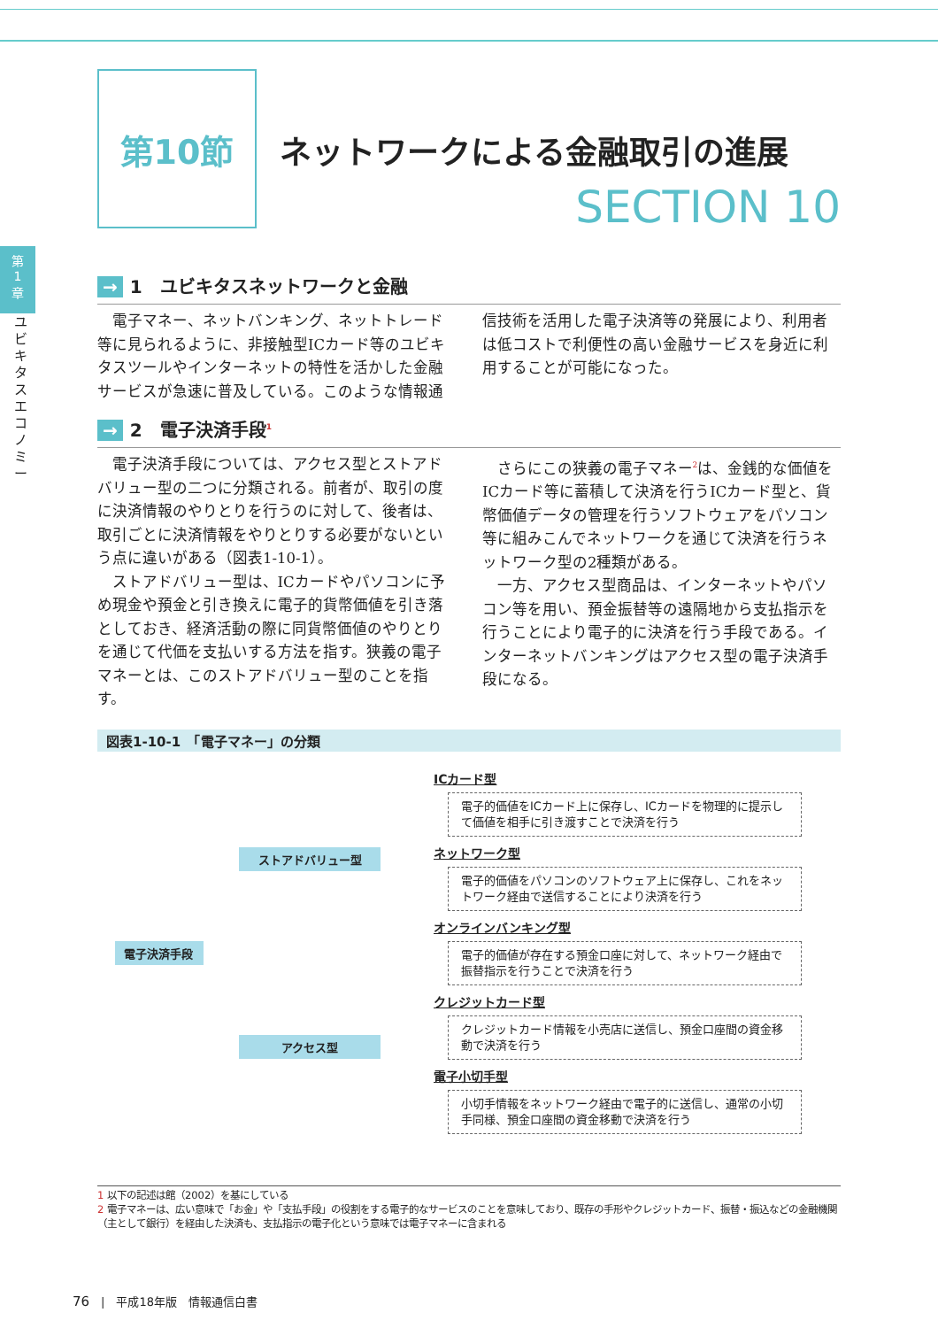第
1
章
ユビキタスエコノミー
第10節
ネットワークによる金融取引の進展
SECTION 10
→ 1　ユビキタスネットワークと金融
電子マネー、ネットバンキング、ネットトレード等に見られるように、非接触型ICカード等のユビキタスツールやインターネットの特性を活かした金融サービスが急速に普及している。このような情報通信技術を活用した電子決済等の発展により、利用者は低コストで利便性の高い金融サービスを身近に利用することが可能になった。
→ 2　電子決済手段<sup>1</sup>
電子決済手段については、アクセス型とストアドバリュー型の二つに分類される。前者が、取引の度に決済情報のやりとりを行うのに対して、後者は、取引ごとに決済情報をやりとりする必要がないという点に違いがある（図表1-10-1）。
ストアドバリュー型は、ICカードやパソコンに予め現金や預金と引き換えに電子的貨幣価値を引き落としておき、経済活動の際に同貨幣価値のやりとりを通じて代価を支払いする方法を指す。狭義の電子マネーとは、このストアドバリュー型のことを指す。
さらにこの狭義の電子マネー<sup>2</sup>は、金銭的な価値をICカード等に蓄積して決済を行うICカード型と、貨幣価値データの管理を行うソフトウェアをパソコン等に組みこんでネットワークを通じて決済を行うネットワーク型の2種類がある。
一方、アクセス型商品は、インターネットやパソコン等を用い、預金振替等の遠隔地から支払指示を行うことにより電子的に決済を行う手段である。インターネットバンキングはアクセス型の電子決済手段になる。
図表1-10-1　「電子マネー」の分類
電子決済手段 ストアドバリュー型
アクセス型
ICカード型
電子的価値をICカード上に保存し、ICカードを物理的に提示して価値を相手に引き渡すことで決済を行う
ネットワーク型
電子的価値をパソコンのソフトウェア上に保存し、これをネットワーク経由で送信することにより決済を行う
オンラインバンキング型
電子的価値が存在する預金口座に対して、ネットワーク経由で振替指示を行うことで決済を行う
クレジットカード型
クレジットカード情報を小売店に送信し、預金口座間の資金移動で決済を行う
電子小切手型
小切手情報をネットワーク経由で電子的に送信し、通常の小切手同様、預金口座間の資金移動で決済を行う
1 以下の記述は館（2002）を基にしている
2 電子マネーは、広い意味で「お金」や「支払手段」の役割をする電子的なサービスのことを意味しており、既存の手形やクレジットカード、振替・振込などの金融機関（主として銀行）を経由した決済も、支払指示の電子化という意味では電子マネーに含まれる
76　|　平成18年版　情報通信白書